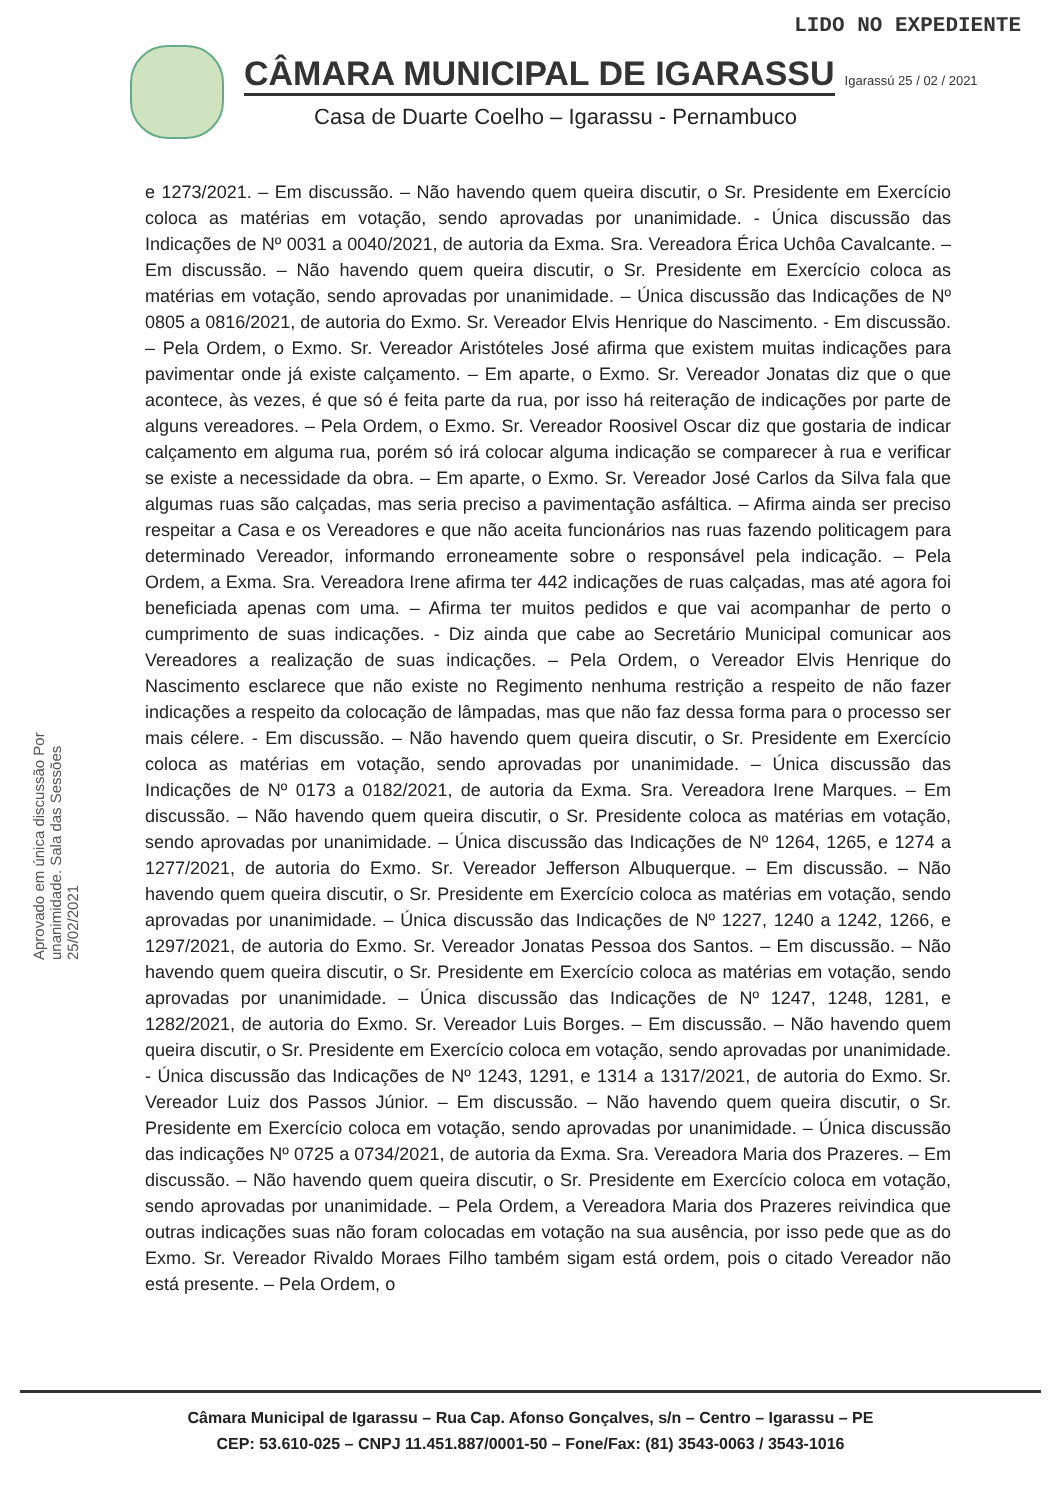LIDO NO EXPEDIENTE
CÂMARA MUNICIPAL DE IGARASSU
Igarassú 25 / 02 / 2021
Casa de Duarte Coelho – Igarassu - Pernambuco
Aprovado em única discussão Por unanimidade. Sala das Sessões 25/02/2021
e 1273/2021. – Em discussão. – Não havendo quem queira discutir, o Sr. Presidente em Exercício coloca as matérias em votação, sendo aprovadas por unanimidade. - Única discussão das Indicações de Nº 0031 a 0040/2021, de autoria da Exma. Sra. Vereadora Érica Uchôa Cavalcante. – Em discussão. – Não havendo quem queira discutir, o Sr. Presidente em Exercício coloca as matérias em votação, sendo aprovadas por unanimidade. – Única discussão das Indicações de Nº 0805 a 0816/2021, de autoria do Exmo. Sr. Vereador Elvis Henrique do Nascimento. - Em discussão. – Pela Ordem, o Exmo. Sr. Vereador Aristóteles José afirma que existem muitas indicações para pavimentar onde já existe calçamento. – Em aparte, o Exmo. Sr. Vereador Jonatas diz que o que acontece, às vezes, é que só é feita parte da rua, por isso há reiteração de indicações por parte de alguns vereadores. – Pela Ordem, o Exmo. Sr. Vereador Roosivel Oscar diz que gostaria de indicar calçamento em alguma rua, porém só irá colocar alguma indicação se comparecer à rua e verificar se existe a necessidade da obra. – Em aparte, o Exmo. Sr. Vereador José Carlos da Silva fala que algumas ruas são calçadas, mas seria preciso a pavimentação asfáltica. – Afirma ainda ser preciso respeitar a Casa e os Vereadores e que não aceita funcionários nas ruas fazendo politicagem para determinado Vereador, informando erroneamente sobre o responsável pela indicação. – Pela Ordem, a Exma. Sra. Vereadora Irene afirma ter 442 indicações de ruas calçadas, mas até agora foi beneficiada apenas com uma. – Afirma ter muitos pedidos e que vai acompanhar de perto o cumprimento de suas indicações. - Diz ainda que cabe ao Secretário Municipal comunicar aos Vereadores a realização de suas indicações. – Pela Ordem, o Vereador Elvis Henrique do Nascimento esclarece que não existe no Regimento nenhuma restrição a respeito de não fazer indicações a respeito da colocação de lâmpadas, mas que não faz dessa forma para o processo ser mais célere. - Em discussão. – Não havendo quem queira discutir, o Sr. Presidente em Exercício coloca as matérias em votação, sendo aprovadas por unanimidade. – Única discussão das Indicações de Nº 0173 a 0182/2021, de autoria da Exma. Sra. Vereadora Irene Marques. – Em discussão. – Não havendo quem queira discutir, o Sr. Presidente coloca as matérias em votação, sendo aprovadas por unanimidade. – Única discussão das Indicações de Nº 1264, 1265, e 1274 a 1277/2021, de autoria do Exmo. Sr. Vereador Jefferson Albuquerque. – Em discussão. – Não havendo quem queira discutir, o Sr. Presidente em Exercício coloca as matérias em votação, sendo aprovadas por unanimidade. – Única discussão das Indicações de Nº 1227, 1240 a 1242, 1266, e 1297/2021, de autoria do Exmo. Sr. Vereador Jonatas Pessoa dos Santos. – Em discussão. – Não havendo quem queira discutir, o Sr. Presidente em Exercício coloca as matérias em votação, sendo aprovadas por unanimidade. – Única discussão das Indicações de Nº 1247, 1248, 1281, e 1282/2021, de autoria do Exmo. Sr. Vereador Luis Borges. – Em discussão. – Não havendo quem queira discutir, o Sr. Presidente em Exercício coloca em votação, sendo aprovadas por unanimidade. - Única discussão das Indicações de Nº 1243, 1291, e 1314 a 1317/2021, de autoria do Exmo. Sr. Vereador Luiz dos Passos Júnior. – Em discussão. – Não havendo quem queira discutir, o Sr. Presidente em Exercício coloca em votação, sendo aprovadas por unanimidade. – Única discussão das indicações Nº 0725 a 0734/2021, de autoria da Exma. Sra. Vereadora Maria dos Prazeres. – Em discussão. – Não havendo quem queira discutir, o Sr. Presidente em Exercício coloca em votação, sendo aprovadas por unanimidade. – Pela Ordem, a Vereadora Maria dos Prazeres reivindica que outras indicações suas não foram colocadas em votação na sua ausência, por isso pede que as do Exmo. Sr. Vereador Rivaldo Moraes Filho também sigam está ordem, pois o citado Vereador não está presente. – Pela Ordem, o
Câmara Municipal de Igarassu – Rua Cap. Afonso Gonçalves, s/n – Centro – Igarassu – PE
CEP: 53.610-025 – CNPJ 11.451.887/0001-50 – Fone/Fax: (81) 3543-0063 / 3543-1016